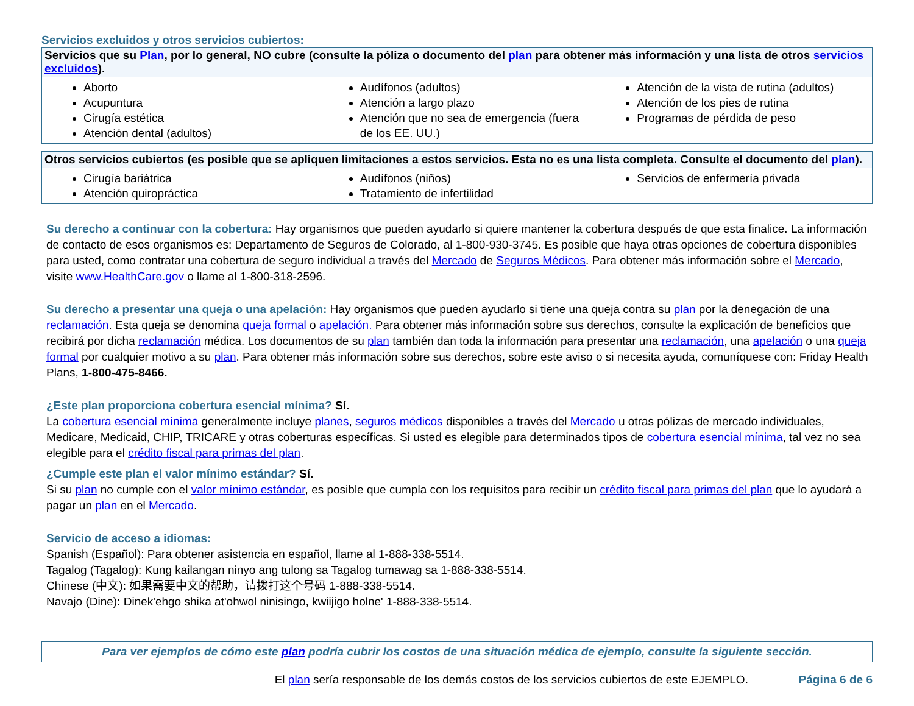Servicios excluidos y otros servicios cubiertos:
| Servicios que su Plan , por lo general, NO cubre (consulte la póliza o documento del plan para obtener más información y una lista de otros servicios excluidos ). | | |
| --- | --- | --- |
| Aborto Acupuntura Cirugía estética Atención dental (adultos) | Audífonos (adultos) Atención a largo plazo Atención que no sea de emergencia (fuera de los EE. UU.) | Atención de la vista de rutina (adultos) Atención de los pies de rutina Programas de pérdida de peso |
| Otros servicios cubiertos (es posible que se apliquen limitaciones a estos servicios. Esta no es una lista completa. Consulte el documento del plan ). | | |
| --- | --- | --- |
| Cirugía bariátrica Atención quiropráctica | Audífonos (niños) Tratamiento de infertilidad | Servicios de enfermería privada |
Su derecho a continuar con la cobertura: Hay organismos que pueden ayudarlo si quiere mantener la cobertura después de que esta finalice. La información de contacto de esos organismos es: Departamento de Seguros de Colorado, al 1-800-930-3745. Es posible que haya otras opciones de cobertura disponibles para usted, como contratar una cobertura de seguro individual a través del Mercado de Seguros Médicos. Para obtener más información sobre el Mercado, visite www.HealthCare.gov o llame al 1-800-318-2596.
Su derecho a presentar una queja o una apelación: Hay organismos que pueden ayudarlo si tiene una queja contra su plan por la denegación de una reclamación. Esta queja se denomina queja formal o apelación. Para obtener más información sobre sus derechos, consulte la explicación de beneficios que recibirá por dicha reclamación médica. Los documentos de su plan también dan toda la información para presentar una reclamación, una apelación o una queja formal por cualquier motivo a su plan. Para obtener más información sobre sus derechos, sobre este aviso o si necesita ayuda, comuníquese con: Friday Health Plans, 1-800-475-8466.
¿Este plan proporciona cobertura esencial mínima? Sí.
La cobertura esencial mínima generalmente incluye planes, seguros médicos disponibles a través del Mercado u otras pólizas de mercado individuales, Medicare, Medicaid, CHIP, TRICARE y otras coberturas específicas. Si usted es elegible para determinados tipos de cobertura esencial mínima, tal vez no sea elegible para el crédito fiscal para primas del plan.
¿Cumple este plan el valor mínimo estándar? Sí.
Si su plan no cumple con el valor mínimo estándar, es posible que cumpla con los requisitos para recibir un crédito fiscal para primas del plan que lo ayudará a pagar un plan en el Mercado.
Servicio de acceso a idiomas:
Spanish (Español): Para obtener asistencia en español, llame al 1-888-338-5514.
Tagalog (Tagalog): Kung kailangan ninyo ang tulong sa Tagalog tumawag sa 1-888-338-5514.
Chinese (中文): 如果需要中文的帮助，请拨打这个号码 1-888-338-5514.
Navajo (Dine): Dinek'ehgo shika at'ohwol ninisingo, kwiijigo holne' 1-888-338-5514.
Para ver ejemplos de cómo este plan podría cubrir los costos de una situación médica de ejemplo, consulte la siguiente sección.
El plan sería responsable de los demás costos de los servicios cubiertos de este EJEMPLO. Página 6 de 6